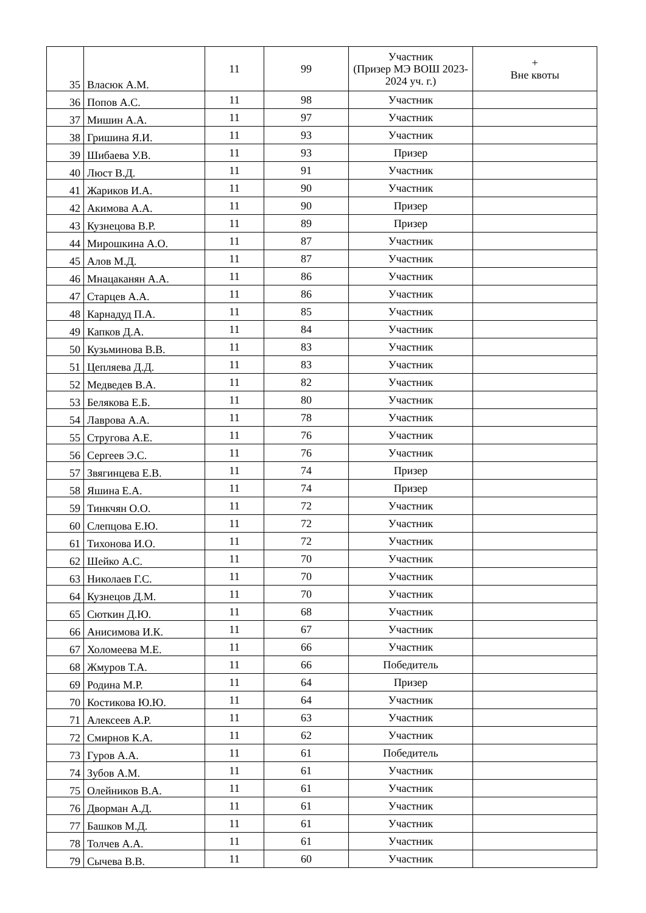| 35 | Власюк А.М. | 11 | 99 | Участник (Призер МЭ ВОШ 2023-2024 уч. г.) | + Вне квоты |
| 36 | Попов А.С. | 11 | 98 | Участник | |
| 37 | Мишин А.А. | 11 | 97 | Участник | |
| 38 | Гришина Я.И. | 11 | 93 | Участник | |
| 39 | Шибаева У.В. | 11 | 93 | Призер | |
| 40 | Люст В.Д. | 11 | 91 | Участник | |
| 41 | Жариков И.А. | 11 | 90 | Участник | |
| 42 | Акимова А.А. | 11 | 90 | Призер | |
| 43 | Кузнецова В.Р. | 11 | 89 | Призер | |
| 44 | Мирошкина А.О. | 11 | 87 | Участник | |
| 45 | Алов М.Д. | 11 | 87 | Участник | |
| 46 | Мнацаканян А.А. | 11 | 86 | Участник | |
| 47 | Старцев А.А. | 11 | 86 | Участник | |
| 48 | Карнадуд П.А. | 11 | 85 | Участник | |
| 49 | Капков Д.А. | 11 | 84 | Участник | |
| 50 | Кузьминова В.В. | 11 | 83 | Участник | |
| 51 | Цепляева Д.Д. | 11 | 83 | Участник | |
| 52 | Медведев В.А. | 11 | 82 | Участник | |
| 53 | Белякова Е.Б. | 11 | 80 | Участник | |
| 54 | Лаврова А.А. | 11 | 78 | Участник | |
| 55 | Стругова А.Е. | 11 | 76 | Участник | |
| 56 | Сергеев Э.С. | 11 | 76 | Участник | |
| 57 | Звягинцева Е.В. | 11 | 74 | Призер | |
| 58 | Яшина Е.А. | 11 | 74 | Призер | |
| 59 | Тинкчян О.О. | 11 | 72 | Участник | |
| 60 | Слепцова Е.Ю. | 11 | 72 | Участник | |
| 61 | Тихонова И.О. | 11 | 72 | Участник | |
| 62 | Шейко А.С. | 11 | 70 | Участник | |
| 63 | Николаев Г.С. | 11 | 70 | Участник | |
| 64 | Кузнецов Д.М. | 11 | 70 | Участник | |
| 65 | Сюткин Д.Ю. | 11 | 68 | Участник | |
| 66 | Анисимова И.К. | 11 | 67 | Участник | |
| 67 | Холомеева М.Е. | 11 | 66 | Участник | |
| 68 | Жмуров Т.А. | 11 | 66 | Победитель | |
| 69 | Родина М.Р. | 11 | 64 | Призер | |
| 70 | Костикова Ю.Ю. | 11 | 64 | Участник | |
| 71 | Алексеев А.Р. | 11 | 63 | Участник | |
| 72 | Смирнов К.А. | 11 | 62 | Участник | |
| 73 | Гуров А.А. | 11 | 61 | Победитель | |
| 74 | Зубов А.М. | 11 | 61 | Участник | |
| 75 | Олейников В.А. | 11 | 61 | Участник | |
| 76 | Дворман А.Д. | 11 | 61 | Участник | |
| 77 | Башков М.Д. | 11 | 61 | Участник | |
| 78 | Толчев А.А. | 11 | 61 | Участник | |
| 79 | Сычева В.В. | 11 | 60 | Участник | |